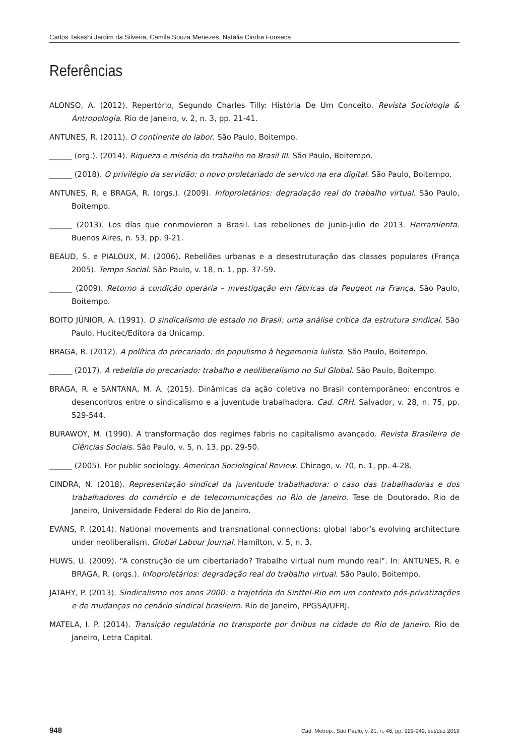Carlos Takashi Jardim da Silveira, Camila Souza Menezes, Natália Cindra Fonseca
Referências
ALONSO, A. (2012). Repertório, Segundo Charles Tilly: História De Um Conceito. Revista Sociologia & Antropologia. Rio de Janeiro, v. 2, n. 3, pp. 21-41.
ANTUNES, R. (2011). O continente do labor. São Paulo, Boitempo.
______ (org.). (2014). Riqueza e miséria do trabalho no Brasil III. São Paulo, Boitempo.
______ (2018). O privilégio da servidão: o novo proletariado de serviço na era digital. São Paulo, Boitempo.
ANTUNES, R. e BRAGA, R. (orgs.). (2009). Infoproletários: degradação real do trabalho virtual. São Paulo, Boitempo.
______ (2013). Los días que conmovieron a Brasil. Las rebeliones de junio-julio de 2013. Herramienta. Buenos Aires, n. 53, pp. 9-21.
BEAUD, S. e PIALOUX, M. (2006). Rebeliões urbanas e a desestruturação das classes populares (França 2005). Tempo Social. São Paulo, v. 18, n. 1, pp. 37-59.
______ (2009). Retorno à condição operária – investigação em fábricas da Peugeot na França. São Paulo, Boitempo.
BOITO JÚNIOR, A. (1991). O sindicalismo de estado no Brasil: uma análise crítica da estrutura sindical. São Paulo, Hucitec/Editora da Unicamp.
BRAGA, R. (2012). A política do precariado: do populismo à hegemonia lulista. São Paulo, Boitempo.
______ (2017). A rebeldia do precariado: trabalho e neoliberalismo no Sul Global. São Paulo, Boitempo.
BRAGA, R. e SANTANA, M. A. (2015). Dinâmicas da ação coletiva no Brasil contemporâneo: encontros e desencontros entre o sindicalismo e a juventude trabalhadora. Cad. CRH. Salvador, v. 28, n. 75, pp. 529-544.
BURAWOY, M. (1990). A transformação dos regimes fabris no capitalismo avançado. Revista Brasileira de Ciências Sociais. São Paulo, v. 5, n. 13, pp. 29-50.
______ (2005). For public sociology. American Sociological Review. Chicago, v. 70, n. 1, pp. 4-28.
CINDRA, N. (2018). Representação sindical da juventude trabalhadora: o caso das trabalhadoras e dos trabalhadores do comércio e de telecomunicações no Rio de Janeiro. Tese de Doutorado. Rio de Janeiro, Universidade Federal do Rio de Janeiro.
EVANS, P. (2014). National movements and transnational connections: global labor’s evolving architecture under neoliberalism. Global Labour Journal. Hamilton, v. 5, n. 3.
HUWS, U. (2009). “A construção de um cibertariado? Trabalho virtual num mundo real”. In: ANTUNES, R. e BRAGA, R. (orgs.). Infoproletários: degradação real do trabalho virtual. São Paulo, Boitempo.
JATAHY, P. (2013). Sindicalismo nos anos 2000: a trajetória do Sinttel-Rio em um contexto pós-privatizações e de mudanças no cenário sindical brasileiro. Rio de Janeiro, PPGSA/UFRJ.
MATELA, I. P. (2014). Transição regulatória no transporte por ônibus na cidade do Rio de Janeiro. Rio de Janeiro, Letra Capital.
948 Cad. Metrop., São Paulo, v. 21, n. 46, pp. 929-949, set/dez 2019